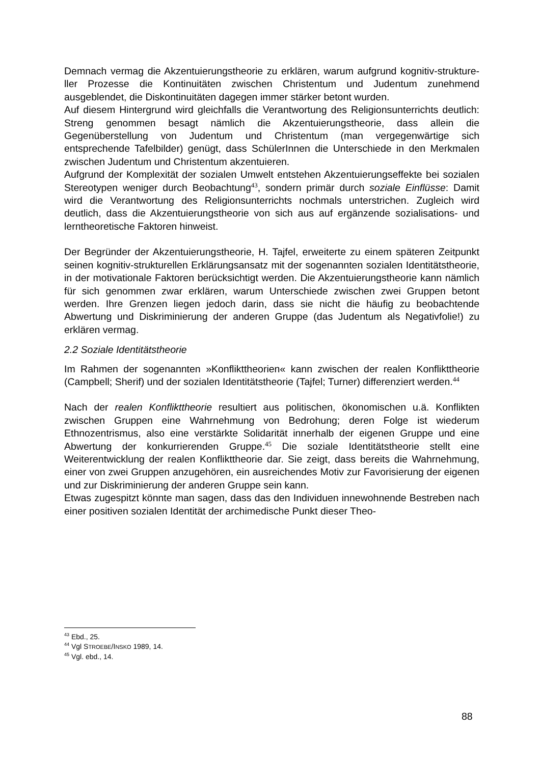Demnach vermag die Akzentuierungstheorie zu erklären, warum aufgrund kognitiv-strukture­ller Prozesse die Kontinuitäten zwischen Christentum und Judentum zunehmend ausgeblendet, die Diskontinuitäten dagegen immer stärker betont wurden.
Auf diesem Hintergrund wird gleichfalls die Verantwortung des Religionsunterrichts deutlich: Streng genommen besagt nämlich die Akzentuierungstheorie, dass allein die Gegenüberstellung von Judentum und Christentum (man vergegenwärtige sich entsprechende Tafelbilder) genügt, dass SchülerInnen die Unterschiede in den Merkmalen zwischen Judentum und Christentum akzentuieren.
Aufgrund der Komplexität der sozialen Umwelt entstehen Akzentuierungseffekte bei sozialen Stereotypen weniger durch Beobachtung<sup>43</sup>, sondern primär durch soziale Einflüsse: Damit wird die Verantwortung des Religionsunterrichts nochmals unterstrichen. Zugleich wird deutlich, dass die Akzentuierungstheorie von sich aus auf ergänzende sozialisations- und lerntheoretische Faktoren hinweist.
Der Begründer der Akzentuierungstheorie, H. Tajfel, erweiterte zu einem späteren Zeitpunkt seinen kognitiv-strukturellen Erklärungsansatz mit der sogenannten sozialen Identitätstheorie, in der motivationale Faktoren berücksichtigt werden. Die Akzentuierungstheorie kann nämlich für sich genommen zwar erklären, warum Unterschiede zwischen zwei Gruppen betont werden. Ihre Grenzen liegen jedoch darin, dass sie nicht die häufig zu beobachtende Abwertung und Diskriminierung der anderen Gruppe (das Judentum als Negativfolie!) zu erklären vermag.
2.2 Soziale Identitätstheorie
Im Rahmen der sogenannten »Konflikttheorien« kann zwischen der realen Konflikttheorie (Campbell; Sherif) und der sozialen Identitätstheorie (Tajfel; Turner) differenziert werden.<sup>44</sup>
Nach der realen Konflikttheorie resultiert aus politischen, ökonomischen u.ä. Konflikten zwischen Gruppen eine Wahrnehmung von Bedrohung; deren Folge ist wiederum Ethnozentrismus, also eine verstärkte Solidarität innerhalb der eigenen Gruppe und eine Abwertung der konkurrierenden Gruppe.<sup>45</sup> Die soziale Identitätstheorie stellt eine Weiterentwicklung der realen Konflikttheorie dar. Sie zeigt, dass bereits die Wahrnehmung, einer von zwei Gruppen anzugehören, ein ausreichendes Motiv zur Favorisierung der eigenen und zur Diskriminierung der anderen Gruppe sein kann.
Etwas zugespitzt könnte man sagen, dass das den Individuen innewohnende Bestreben nach einer positiven sozialen Identität der archimedische Punkt dieser Theo-
<sup>43</sup> Ebd., 25.
<sup>44</sup> Vgl STROEBE/INSKO 1989, 14.
<sup>45</sup> Vgl. ebd., 14.
88